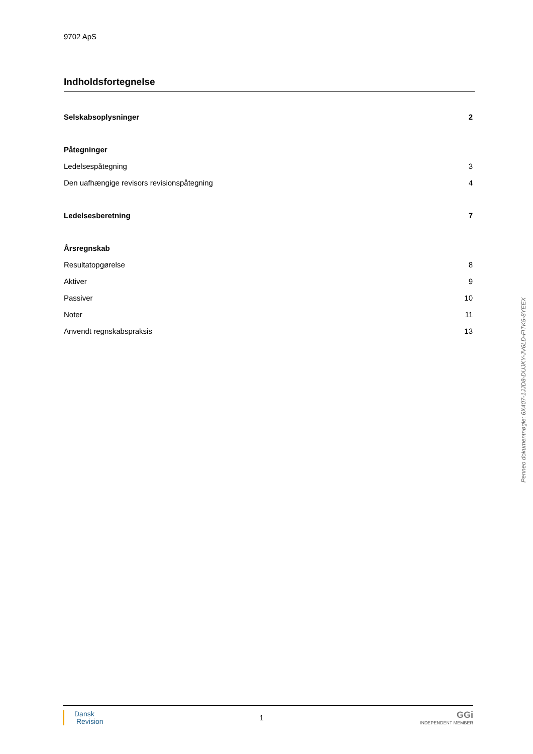9702 ApS
Indholdsfortegnelse
Selskabsoplysninger 2
Påtegninger
Ledelsespåtegning 3
Den uafhængige revisors revisionspåtegning 4
Ledelsesberetning 7
Årsregnskab
Resultatopgørelse 8
Aktiver 9
Passiver 10
Noter 11
Anvendt regnskabspraksis 13
Penneo dokumentnøgle: 6X407-1JJD8-DUJKY-JV6LD-FITK5-8YEEX
Dansk
Revision
1
GGi
INDEPENDENT MEMBER